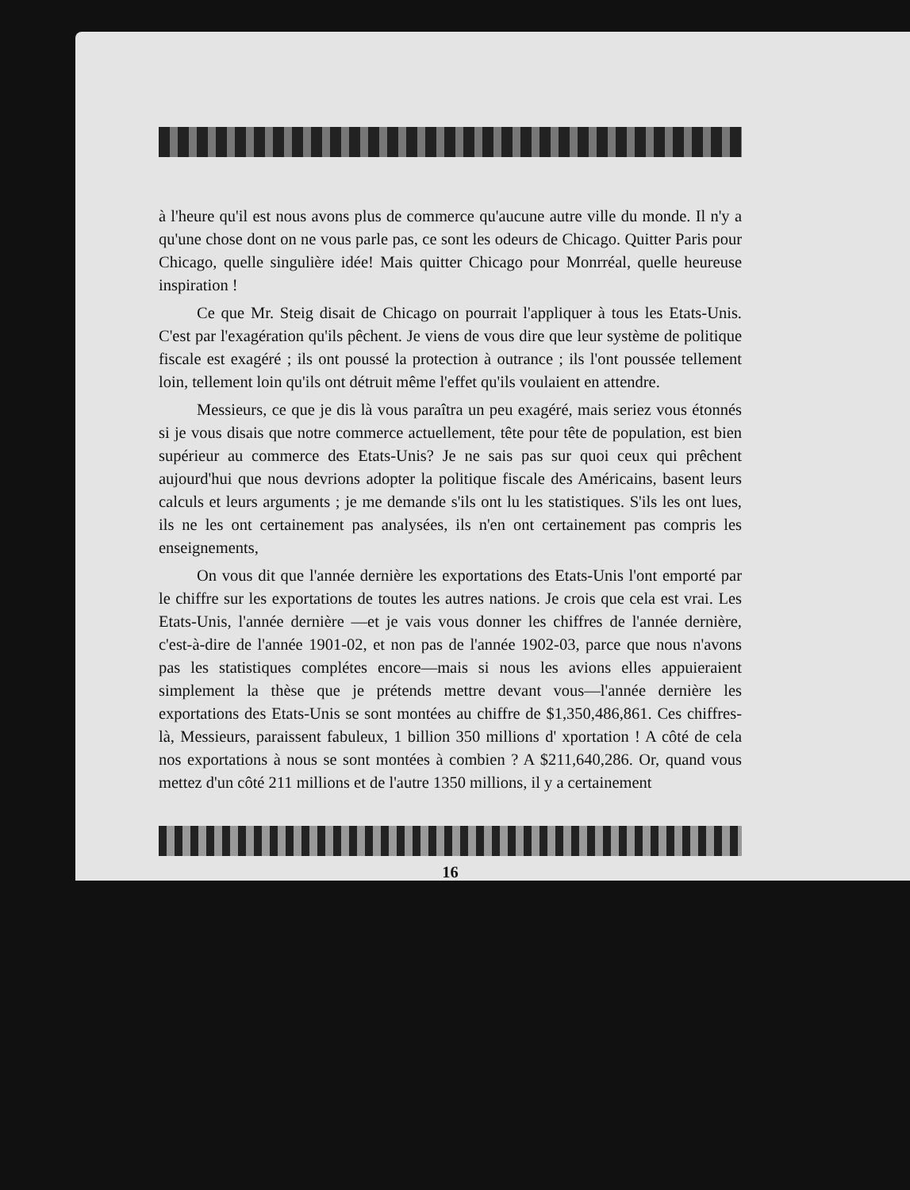à l'heure qu'il est nous avons plus de commerce qu'aucune autre ville du monde. Il n'y a qu'une chose dont on ne vous parle pas, ce sont les odeurs de Chicago. Quitter Paris pour Chicago, quelle singulière idée! Mais quitter Chicago pour Monrréal, quelle heureuse inspiration !
Ce que Mr. Steig disait de Chicago on pourrait l'appliquer à tous les Etats-Unis. C'est par l'exagération qu'ils pêchent. Je viens de vous dire que leur système de politique fiscale est exagéré ; ils ont poussé la protection à outrance ; ils l'ont poussée tellement loin, tellement loin qu'ils ont détruit même l'effet qu'ils voulaient en attendre.
Messieurs, ce que je dis là vous paraîtra un peu exagéré, mais seriez vous étonnés si je vous disais que notre commerce actuellement, tête pour tête de population, est bien supérieur au commerce des Etats-Unis? Je ne sais pas sur quoi ceux qui prêchent aujourd'hui que nous devrions adopter la politique fiscale des Américains, basent leurs calculs et leurs arguments ; je me demande s'ils ont lu les statistiques. S'ils les ont lues, ils ne les ont certainement pas analysées, ils n'en ont certainement pas compris les enseignements,
On vous dit que l'année dernière les exportations des Etats-Unis l'ont emporté par le chiffre sur les exportations de toutes les autres nations. Je crois que cela est vrai. Les Etats-Unis, l'année dernière —et je vais vous donner les chiffres de l'année dernière, c'est-à-dire de l'année 1901-02, et non pas de l'année 1902-03, parce que nous n'avons pas les statistiques complétes encore—mais si nous les avions elles appuieraient simplement la thèse que je prétends mettre devant vous—l'année dernière les exportations des Etats-Unis se sont montées au chiffre de $1,350,486,861. Ces chiffres-là, Messieurs, paraissent fabuleux, 1 billion 350 millions d' xportation ! A côté de cela nos exportations à nous se sont montées à combien ? A $211,640,286. Or, quand vous mettez d'un côté 211 millions et de l'autre 1350 millions, il y a certainement
16